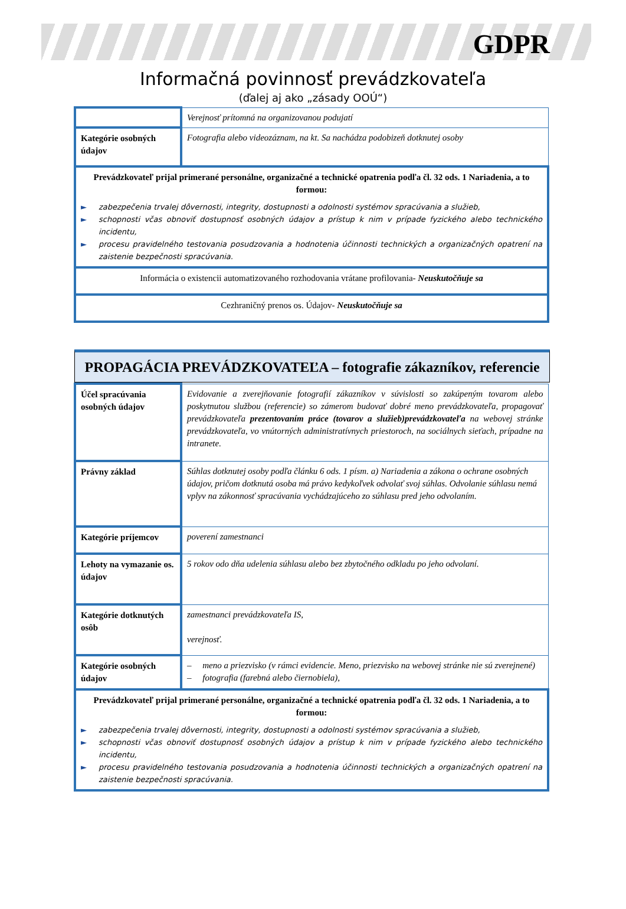GDPR
Informačná povinnosť prevádzkovateľa
(ďalej aj ako „zásady OOÚ“)
| | Verejnosť prítomná na organizovanou podujatí |
| Kategórie osobných údajov | Fotografia alebo videozáznam, na kt. Sa nachádza podobizeň dotknutej osoby |
| Prevádzkovateľ prijal primerané personálne, organizačné a technické opatrenia podľa čl. 32 ods. 1 Nariadenia, a to formou: ► zabezpečenia trvalej dôvernosti, integrity, dostupnosti a odolnosti systémov spracúvania a služieb, ► schopnosti včas obnoviť dostupnosť osobných údajov a prístup k nim v prípade fyzického alebo technického incidentu, ► procesu pravidelného testovania posudzovania a hodnotenia účinnosti technických a organizačných opatrení na zaistenie bezpečnosti spracúvania. | |
| Informácia o existencii automatizovaného rozhodovania vrátane profilovania- Neuskutočňuje sa | |
| Cezhraničný prenos os. Údajov- Neuskutočňuje sa | |
PROPAGÁCIA PREVÁDZKOVATEĽA – fotografie zákazníkov, referencie
| Účel spracúvania osobných údajov | Evidovanie a zverejňovanie fotografií zákazníkov v súvislosti so zakúpeným tovarom alebo poskytnutou službou (referencie) so zámerom budovať dobré meno prevádzkovateľa, propagovať prevádzkovateľa prezentovaním práce (tovarov a služieb)prevádzkovateľa na webovej stránke prevádzkovateľa, vo vnútorných administratívnych priestoroch, na sociálnych sieťach, prípadne na intranete. |
| Právny základ | Súhlas dotknutej osoby podľa článku 6 ods. 1 písm. a) Nariadenia a zákona o ochrane osobných údajov, pričom dotknutá osoba má právo kedykoľvek odvolať svoj súhlas. Odvolanie súhlasu nemá vplyv na zákonnosť spracúvania vychádzajúceho zo súhlasu pred jeho odvolaním. |
| Kategórie príjemcov | poverení zamestnanci |
| Lehoty na vymazanie os. údajov | 5 rokov odo dňa udelenia súhlasu alebo bez zbytočného odkladu po jeho odvolaní. |
| Kategórie dotknutých osôb | zamestnanci prevádzkovateľa IS, verejnosť. |
| Kategórie osobných údajov | – meno a priezvisko (v rámci evidencie. Meno, priezvisko na webovej stránke nie sú zverejnené) – fotografia (farebná alebo čiernobiela), |
| Prevádzkovateľ prijal primerané personálne, organizačné a technické opatrenia podľa čl. 32 ods. 1 Nariadenia, a to formou: ► zabezpečenia trvalej dôvernosti, integrity, dostupnosti a odolnosti systémov spracúvania a služieb, ► schopnosti včas obnoviť dostupnosť osobných údajov a prístup k nim v prípade fyzického alebo technického incidentu, ► procesu pravidelného testovania posudzovania a hodnotenia účinnosti technických a organizačných opatrení na zaistenie bezpečnosti spracúvania. | |